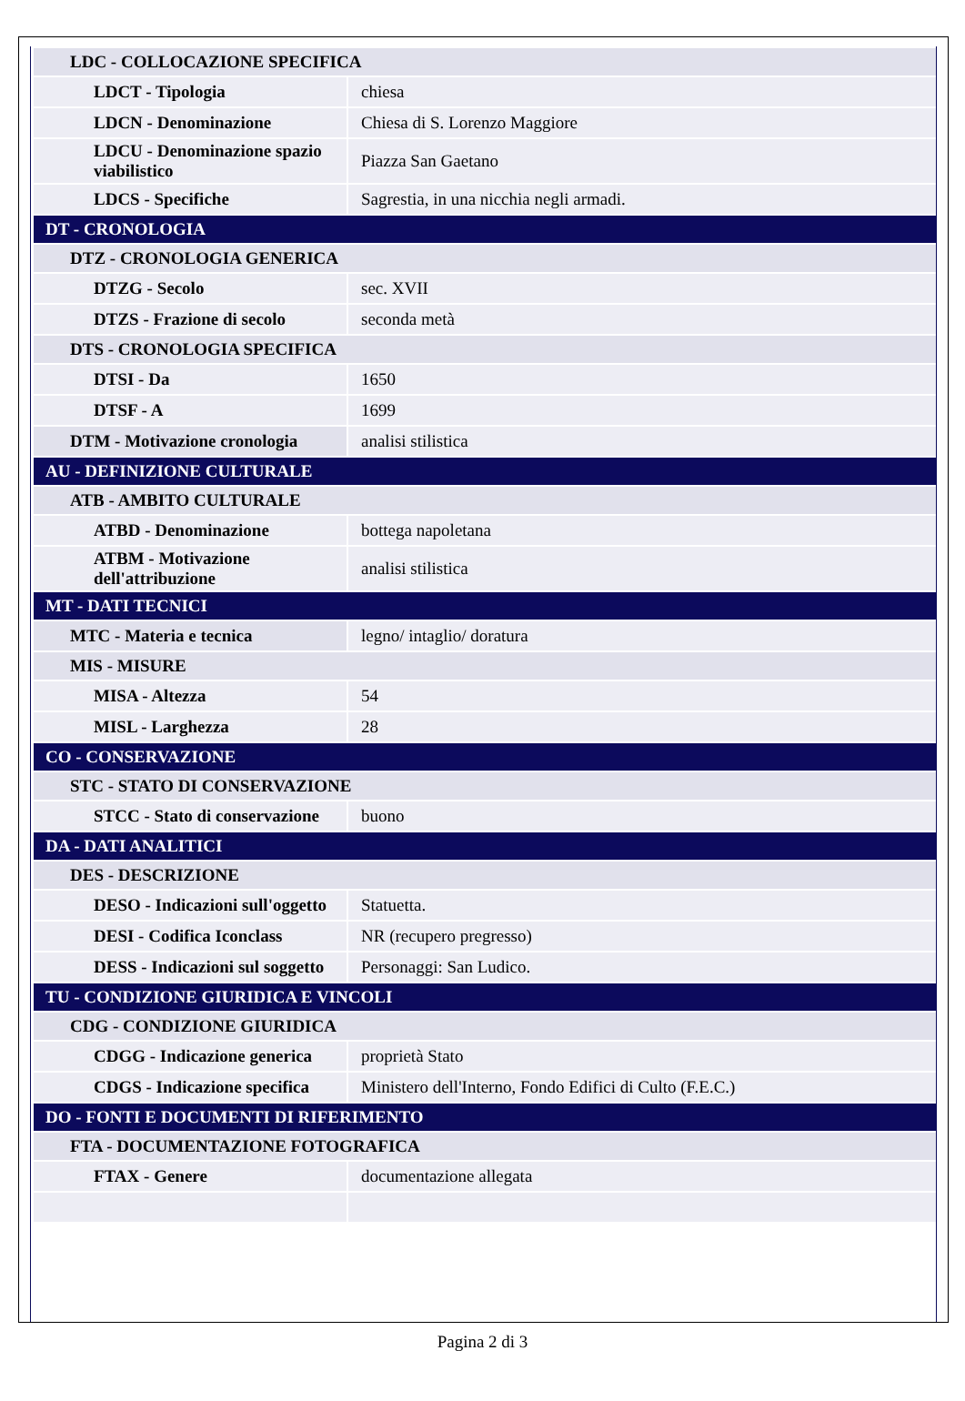| LDC - COLLOCAZIONE SPECIFICA | |
| LDCT - Tipologia | chiesa |
| LDCN - Denominazione | Chiesa di S. Lorenzo Maggiore |
| LDCU - Denominazione spazio viabilistico | Piazza San Gaetano |
| LDCS - Specifiche | Sagrestia, in una nicchia negli armadi. |
| DT - CRONOLOGIA | |
| DTZ - CRONOLOGIA GENERICA | |
| DTZG - Secolo | sec. XVII |
| DTZS - Frazione di secolo | seconda metà |
| DTS - CRONOLOGIA SPECIFICA | |
| DTSI - Da | 1650 |
| DTSF - A | 1699 |
| DTM - Motivazione cronologia | analisi stilistica |
| AU - DEFINIZIONE CULTURALE | |
| ATB - AMBITO CULTURALE | |
| ATBD - Denominazione | bottega napoletana |
| ATBM - Motivazione dell'attribuzione | analisi stilistica |
| MT - DATI TECNICI | |
| MTC - Materia e tecnica | legno/ intaglio/ doratura |
| MIS - MISURE | |
| MISA - Altezza | 54 |
| MISL - Larghezza | 28 |
| CO - CONSERVAZIONE | |
| STC - STATO DI CONSERVAZIONE | |
| STCC - Stato di conservazione | buono |
| DA - DATI ANALITICI | |
| DES - DESCRIZIONE | |
| DESO - Indicazioni sull'oggetto | Statuetta. |
| DESI - Codifica Iconclass | NR (recupero pregresso) |
| DESS - Indicazioni sul soggetto | Personaggi: San Ludico. |
| TU - CONDIZIONE GIURIDICA E VINCOLI | |
| CDG - CONDIZIONE GIURIDICA | |
| CDGG - Indicazione generica | proprietà Stato |
| CDGS - Indicazione specifica | Ministero dell'Interno, Fondo Edifici di Culto (F.E.C.) |
| DO - FONTI E DOCUMENTI DI RIFERIMENTO | |
| FTA - DOCUMENTAZIONE FOTOGRAFICA | |
| FTAX - Genere | documentazione allegata |
Pagina 2 di 3